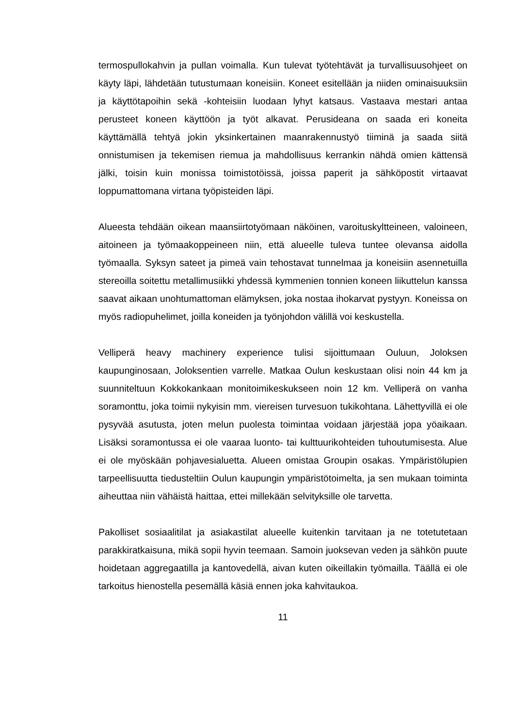termospullokahvin ja pullan voimalla. Kun tulevat työtehtävät ja turvallisuusohjeet on käyty läpi, lähdetään tutustumaan koneisiin. Koneet esitellään ja niiden ominaisuuksiin ja käyttötapoihin sekä -kohteisiin luodaan lyhyt katsaus. Vastaava mestari antaa perusteet koneen käyttöön ja työt alkavat. Perusideana on saada eri koneita käyttämällä tehtyä jokin yksinkertainen maanrakennustyö tiiminä ja saada siitä onnistumisen ja tekemisen riemua ja mahdollisuus kerrankin nähdä omien kättensä jälki, toisin kuin monissa toimistotöissä, joissa paperit ja sähköpostit virtaavat loppumattomana virtana työpisteiden läpi.
Alueesta tehdään oikean maansiirtotyömaan näköinen, varoituskyltteineen, valoineen, aitoineen ja työmaakoppeineen niin, että alueelle tuleva tuntee olevansa aidolla työmaalla. Syksyn sateet ja pimeä vain tehostavat tunnelmaa ja koneisiin asennetuilla stereoilla soitettu metallimusiikki yhdessä kymmenien tonnien koneen liikuttelun kanssa saavat aikaan unohtumattoman elämyksen, joka nostaa ihokarvat pystyyn. Koneissa on myös radiopuhelimet, joilla koneiden ja työnjohdon välillä voi keskustella.
Velliperä heavy machinery experience tulisi sijoittumaan Ouluun, Joloksen kaupunginosaan, Joloksentien varrelle. Matkaa Oulun keskustaan olisi noin 44 km ja suunniteltuun Kokkokankaan monitoimikeskukseen noin 12 km. Velliperä on vanha soramonttu, joka toimii nykyisin mm. viereisen turvesuon tukikohtana. Lähettyvillä ei ole pysyvää asutusta, joten melun puolesta toimintaa voidaan järjestää jopa yöaikaan. Lisäksi soramontussa ei ole vaaraa luonto- tai kulttuurikohteiden tuhoutumisesta. Alue ei ole myöskään pohjavesialuetta. Alueen omistaa Groupin osakas. Ympäristölupien tarpeellisuutta tiedusteltiin Oulun kaupungin ympäristötoimelta, ja sen mukaan toiminta aiheuttaa niin vähäistä haittaa, ettei millekään selvityksille ole tarvetta.
Pakolliset sosiaalitilat ja asiakastilat alueelle kuitenkin tarvitaan ja ne totetutetaan parakkiratkaisuna, mikä sopii hyvin teemaan. Samoin juoksevan veden ja sähkön puute hoidetaan aggregaatilla ja kantovedellä, aivan kuten oikeillakin työmailla. Täällä ei ole tarkoitus hienostella pesemällä käsiä ennen joka kahvitaukoa.
11